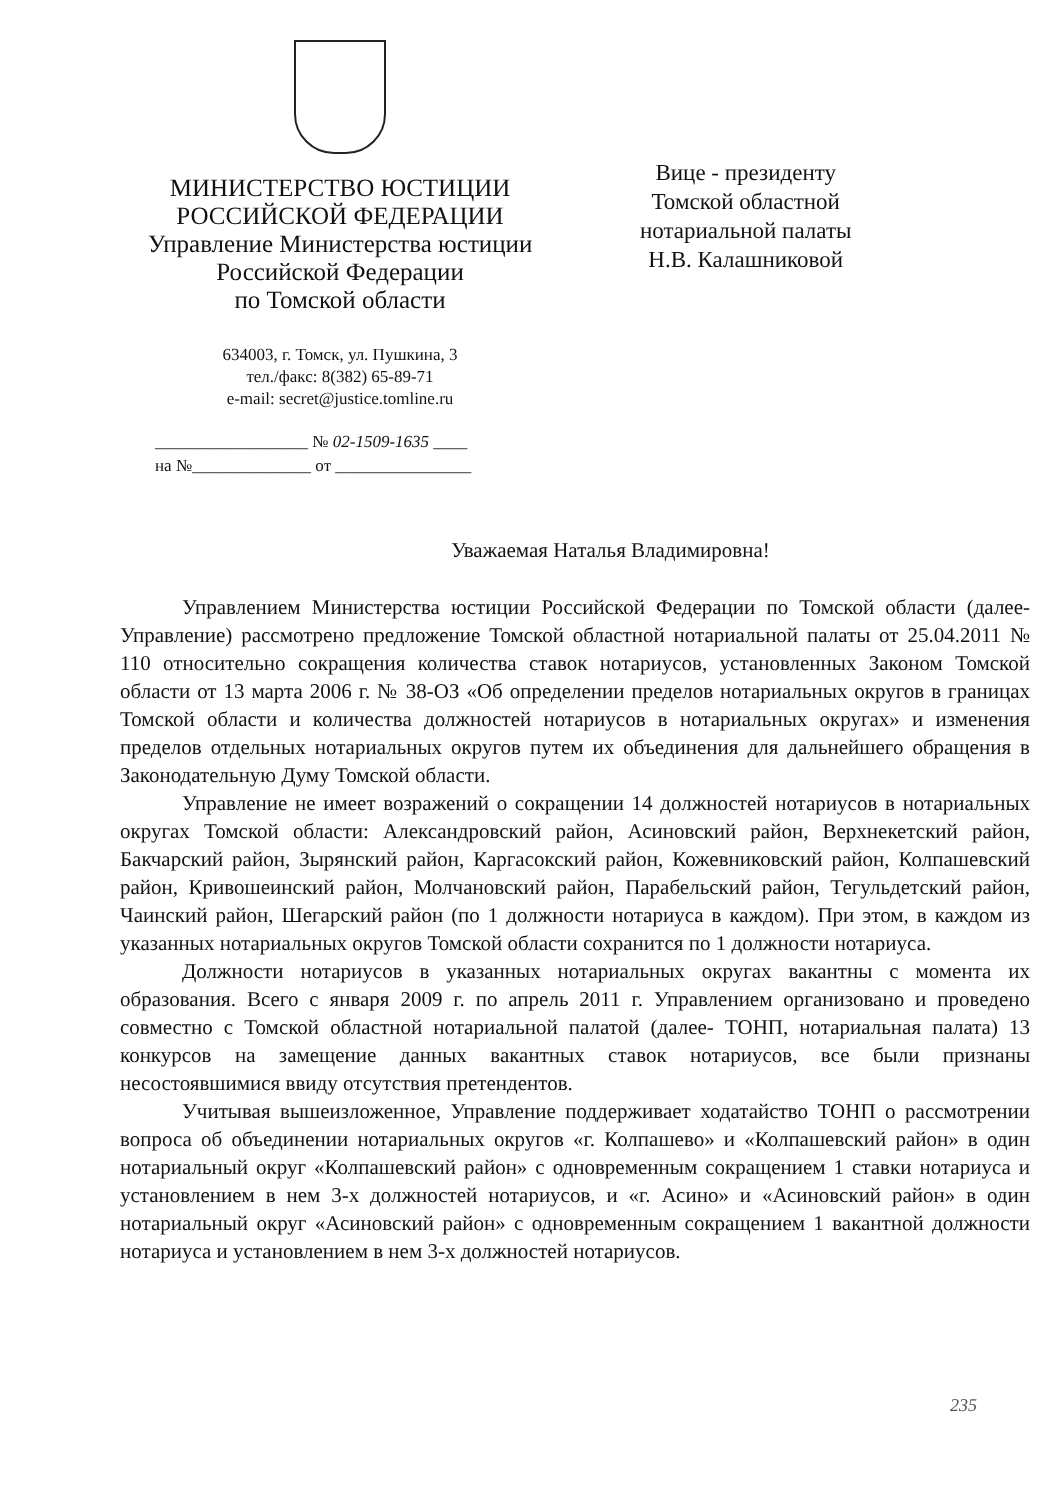МИНИСТЕРСТВО ЮСТИЦИИ
РОССИЙСКОЙ ФЕДЕРАЦИИ
Управление Министерства юстиции
Российской Федерации
по Томской области
634003, г. Томск, ул. Пушкина, 3
тел./факс: 8(382) 65-89-71
e-mail: secret@justice.tomline.ru
Вице - президенту
Томской областной
нотариальной палаты
Н.В. Калашниковой
__________________ № 02-1509-1635 ____
на №______________ от ________________
Уважаемая Наталья Владимировна!
Управлением Министерства юстиции Российской Федерации по Томской области (далее- Управление) рассмотрено предложение Томской областной нотариальной палаты от 25.04.2011 № 110 относительно сокращения количества ставок нотариусов, установленных Законом Томской области от 13 марта 2006 г. № 38-ОЗ «Об определении пределов нотариальных округов в границах Томской области и количества должностей нотариусов в нотариальных округах» и изменения пределов отдельных нотариальных округов путем их объединения для дальнейшего обращения в Законодательную Думу Томской области.
Управление не имеет возражений о сокращении 14 должностей нотариусов в нотариальных округах Томской области: Александровский район, Асиновский район, Верхнекетский район, Бакчарский район, Зырянский район, Каргасокский район, Кожевниковский район, Колпашевский район, Кривошеинский район, Молчановский район, Парабельский район, Тегульдетский район, Чаинский район, Шегарский район (по 1 должности нотариуса в каждом). При этом, в каждом из указанных нотариальных округов Томской области сохранится по 1 должности нотариуса.
Должности нотариусов в указанных нотариальных округах вакантны с момента их образования. Всего с января 2009 г. по апрель 2011 г. Управлением организовано и проведено совместно с Томской областной нотариальной палатой (далее- ТОНП, нотариальная палата) 13 конкурсов на замещение данных вакантных ставок нотариусов, все были признаны несостоявшимися ввиду отсутствия претендентов.
Учитывая вышеизложенное, Управление поддерживает ходатайство ТОНП о рассмотрении вопроса об объединении нотариальных округов «г. Колпашево» и «Колпашевский район» в один нотариальный округ «Колпашевский район» с одновременным сокращением 1 ставки нотариуса и установлением в нем 3-х должностей нотариусов, и «г. Асино» и «Асиновский район» в один нотариальный округ «Асиновский район» с одновременным сокращением 1 вакантной должности нотариуса и установлением в нем 3-х должностей нотариусов.
235